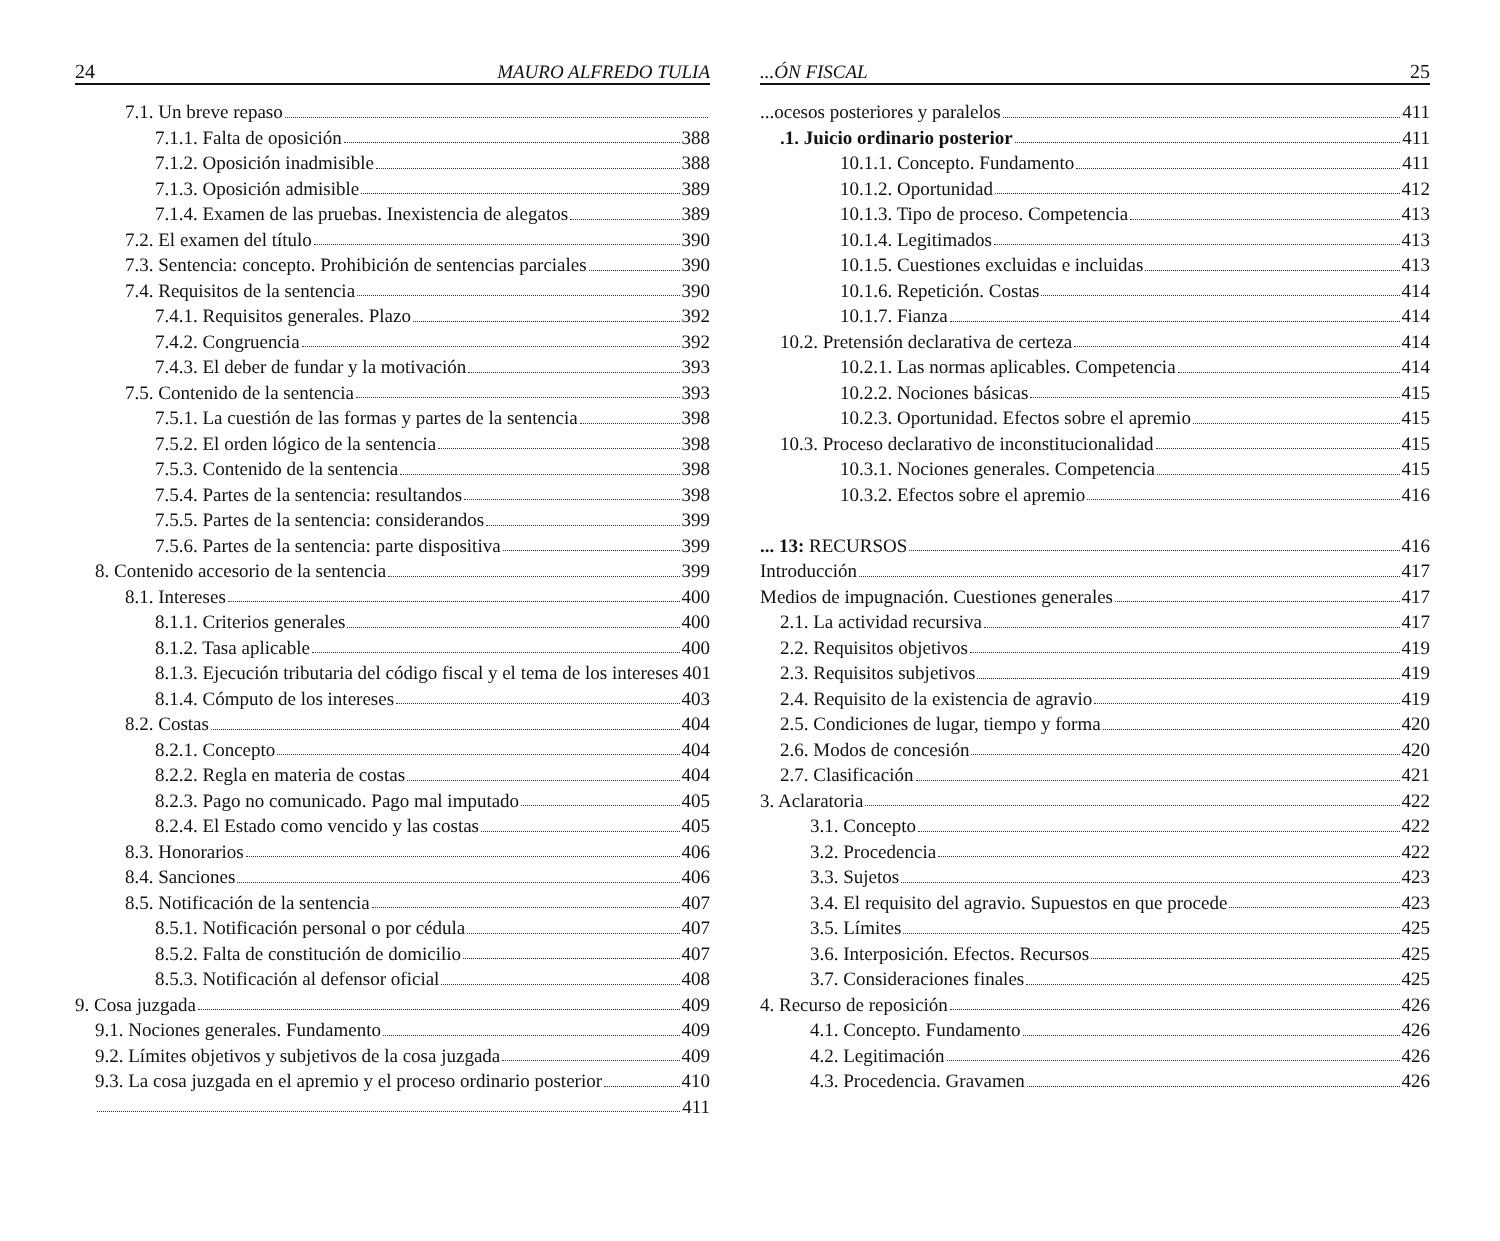24 MAURO ALFREDO TULIA
7.1. Un breve repaso
7.1.1. Falta de oposición 388
7.1.2. Oposición inadmisible 388
7.1.3. Oposición admisible 389
7.1.4. Examen de las pruebas. Inexistencia de alegatos 389
7.2. El examen del título 390
7.3. Sentencia: concepto. Prohibición de sentencias parciales 390
7.4. Requisitos de la sentencia 390
7.4.1. Requisitos generales. Plazo 392
7.4.2. Congruencia 392
7.4.3. El deber de fundar y la motivación 393
7.5. Contenido de la sentencia 393
7.5.1. La cuestión de las formas y partes de la sentencia 398
7.5.2. El orden lógico de la sentencia 398
7.5.3. Contenido de la sentencia 398
7.5.4. Partes de la sentencia: resultandos 398
7.5.5. Partes de la sentencia: considerandos 399
7.5.6. Partes de la sentencia: parte dispositiva 399
8. Contenido accesorio de la sentencia 399
8.1. Intereses 400
8.1.1. Criterios generales 400
8.1.2. Tasa aplicable 400
8.1.3. Ejecución tributaria del código fiscal y el tema de los intereses 401
8.1.4. Cómputo de los intereses 403
8.2. Costas 404
8.2.1. Concepto 404
8.2.2. Regla en materia de costas 404
8.2.3. Pago no comunicado. Pago mal imputado 405
8.2.4. El Estado como vencido y las costas 405
8.3. Honorarios 406
8.4. Sanciones 406
8.5. Notificación de la sentencia 407
8.5.1. Notificación personal o por cédula 407
8.5.2. Falta de constitución de domicilio 407
8.5.3. Notificación al defensor oficial 408
9. Cosa juzgada 409
9.1. Nociones generales. Fundamento 409
9.2. Límites objetivos y subjetivos de la cosa juzgada 409
9.3. La cosa juzgada en el apremio y el proceso ordinario posterior 410
411
...ÓN FISCAL 25
...ocesos posteriores y paralelos 411
.1. Juicio ordinario posterior 411
10.1.1. Concepto. Fundamento 411
10.1.2. Oportunidad 412
10.1.3. Tipo de proceso. Competencia 413
10.1.4. Legitimados 413
10.1.5. Cuestiones excluidas e incluidas 413
10.1.6. Repetición. Costas 414
10.1.7. Fianza 414
10.2. Pretensión declarativa de certeza 414
10.2.1. Las normas aplicables. Competencia 414
10.2.2. Nociones básicas 415
10.2.3. Oportunidad. Efectos sobre el apremio 415
10.3. Proceso declarativo de inconstitucionalidad 415
10.3.1. Nociones generales. Competencia 415
10.3.2. Efectos sobre el apremio 416
... 13: RECURSOS 416
Introducción 417
Medios de impugnación. Cuestiones generales 417
2.1. La actividad recursiva 417
2.2. Requisitos objetivos 419
2.3. Requisitos subjetivos 419
2.4. Requisito de la existencia de agravio 419
2.5. Condiciones de lugar, tiempo y forma 420
2.6. Modos de concesión 420
2.7. Clasificación 421
3. Aclaratoria 422
3.1. Concepto 422
3.2. Procedencia 422
3.3. Sujetos 423
3.4. El requisito del agravio. Supuestos en que procede 423
3.5. Límites 425
3.6. Interposición. Efectos. Recursos 425
3.7. Consideraciones finales 425
4. Recurso de reposición 426
4.1. Concepto. Fundamento 426
4.2. Legitimación 426
4.3. Procedencia. Gravamen 426